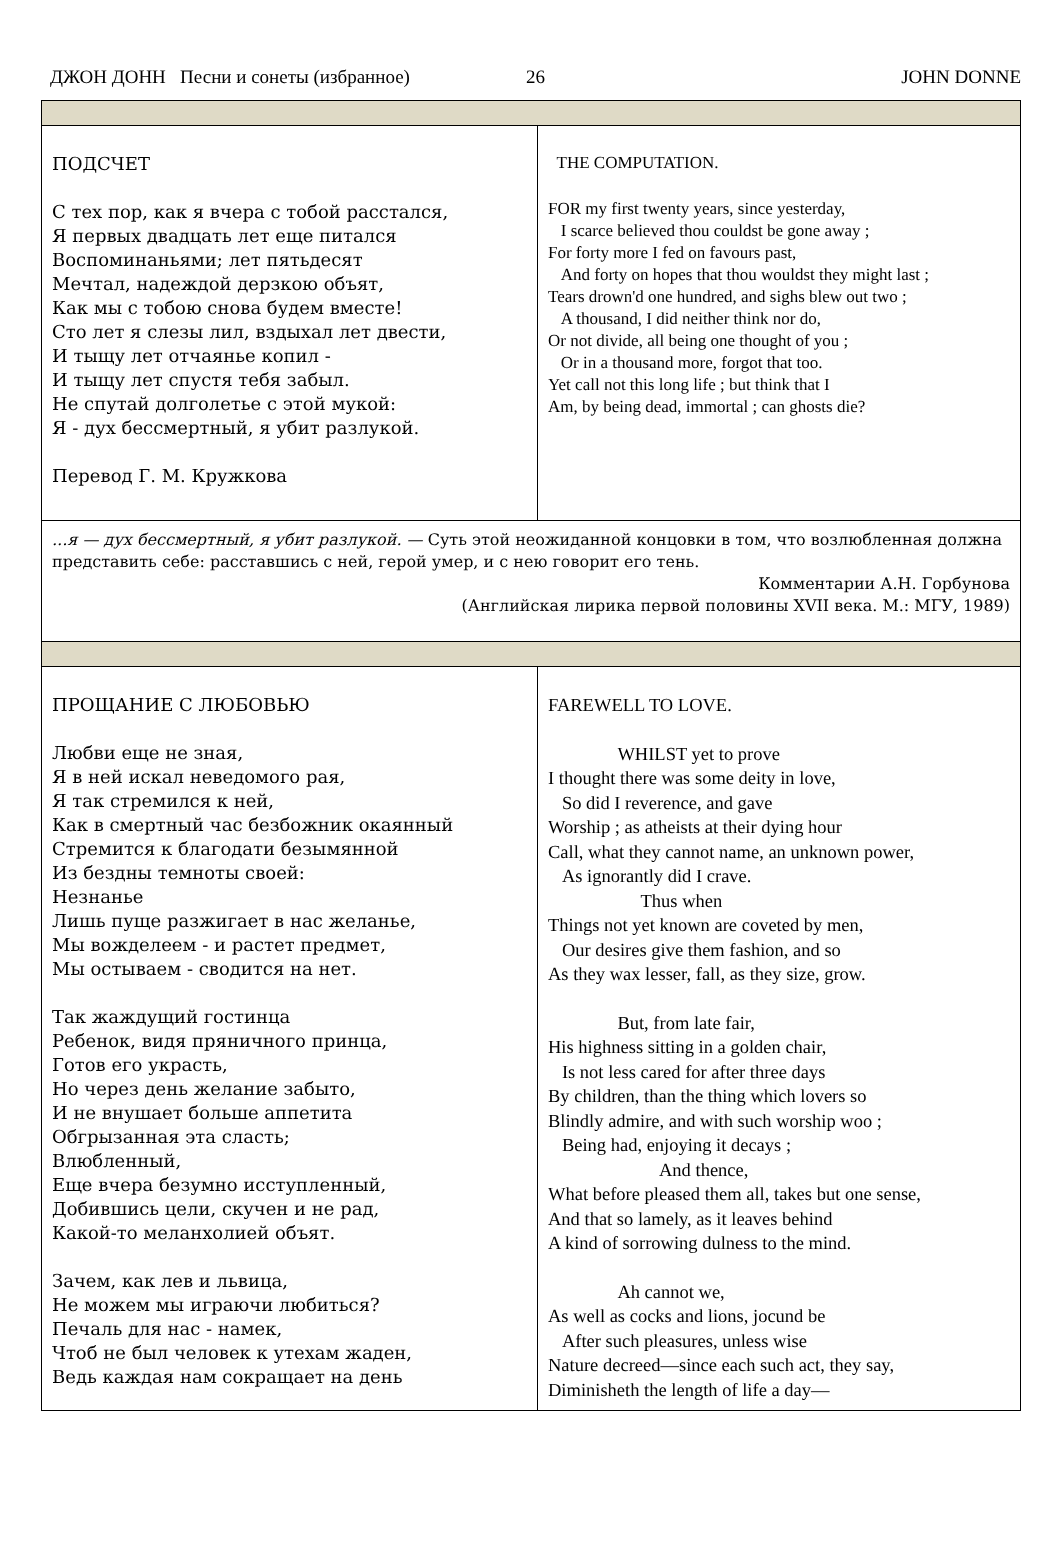ДЖОН ДОНН Песни и сонеты (избранное) 26 JOHN DONNE
| ПОДСЧЕТ С тех пор, как я вчера с тобой расстался, Я первых двадцать лет еще питался Воспоминаньями; лет пятьдесят Мечтал, надеждой дерзкою объят, Как мы с тобою снова будем вместе! Сто лет я слезы лил, вздыхал лет двести, И тыщу лет отчаянье копил - И тыщу лет спустя тебя забыл. Не спутай долголетье с этой мукой: Я - дух бессмертный, я убит разлукой. Перевод Г. М. Кружкова | THE COMPUTATION. FOR my first twenty years, since yesterday, I scarce believed thou couldst be gone away ; For forty more I fed on favours past, And forty on hopes that thou wouldst they might last ; Tears drown'd one hundred, and sighs blew out two ; A thousand, I did neither think nor do, Or not divide, all being one thought of you ; Or in a thousand more, forgot that too. Yet call not this long life ; but think that I Am, by being dead, immortal ; can ghosts die? |
| ...я — дух бессмертный, я убит разлукой. — Суть этой неожиданной концовки в том, что возлюбленная должна представить себе: расставшись с ней, герой умер, и с нею говорит его тень. Комментарии А.Н. Горбунова (Английская лирика первой половины XVII века. М.: МГУ, 1989) | |
| ПРОЩАНИЕ С ЛЮБОВЬЮ Любви еще не зная, Я в ней искал неведомого рая, Я так стремился к ней, Как в смертный час безбожник окаянный Стремится к благодати безымянной Из бездны темноты своей: Незнанье Лишь пуще разжигает в нас желанье, Мы вожделеем - и растет предмет, Мы остываем - сводится на нет. Так жаждущий гостинца Ребенок, видя пряничного принца, Готов его украсть, Но через день желание забыто, И не внушает больше аппетита Обгрызанная эта сласть; Влюбленный, Еще вчера безумно исступленный, Добившись цели, скучен и не рад, Какой-то меланхолией объят. Зачем, как лев и львица, Не можем мы играючи любиться? Печаль для нас - намек, Чтоб не был человек к утехам жаден, Ведь каждая нам сокращает на день | FAREWELL TO LOVE. WHILST yet to prove I thought there was some deity in love, So did I reverence, and gave Worship ; as atheists at their dying hour Call, what they cannot name, an unknown power, As ignorantly did I crave. Thus when Things not yet known are coveted by men, Our desires give them fashion, and so As they wax lesser, fall, as they size, grow. But, from late fair, His highness sitting in a golden chair, Is not less cared for after three days By children, than the thing which lovers so Blindly admire, and with such worship woo ; Being had, enjoying it decays ; And thence, What before pleased them all, takes but one sense, And that so lamely, as it leaves behind A kind of sorrowing dulness to the mind. Ah cannot we, As well as cocks and lions, jocund be After such pleasures, unless wise Nature decreed—since each such act, they say, Diminisheth the length of life a day— |